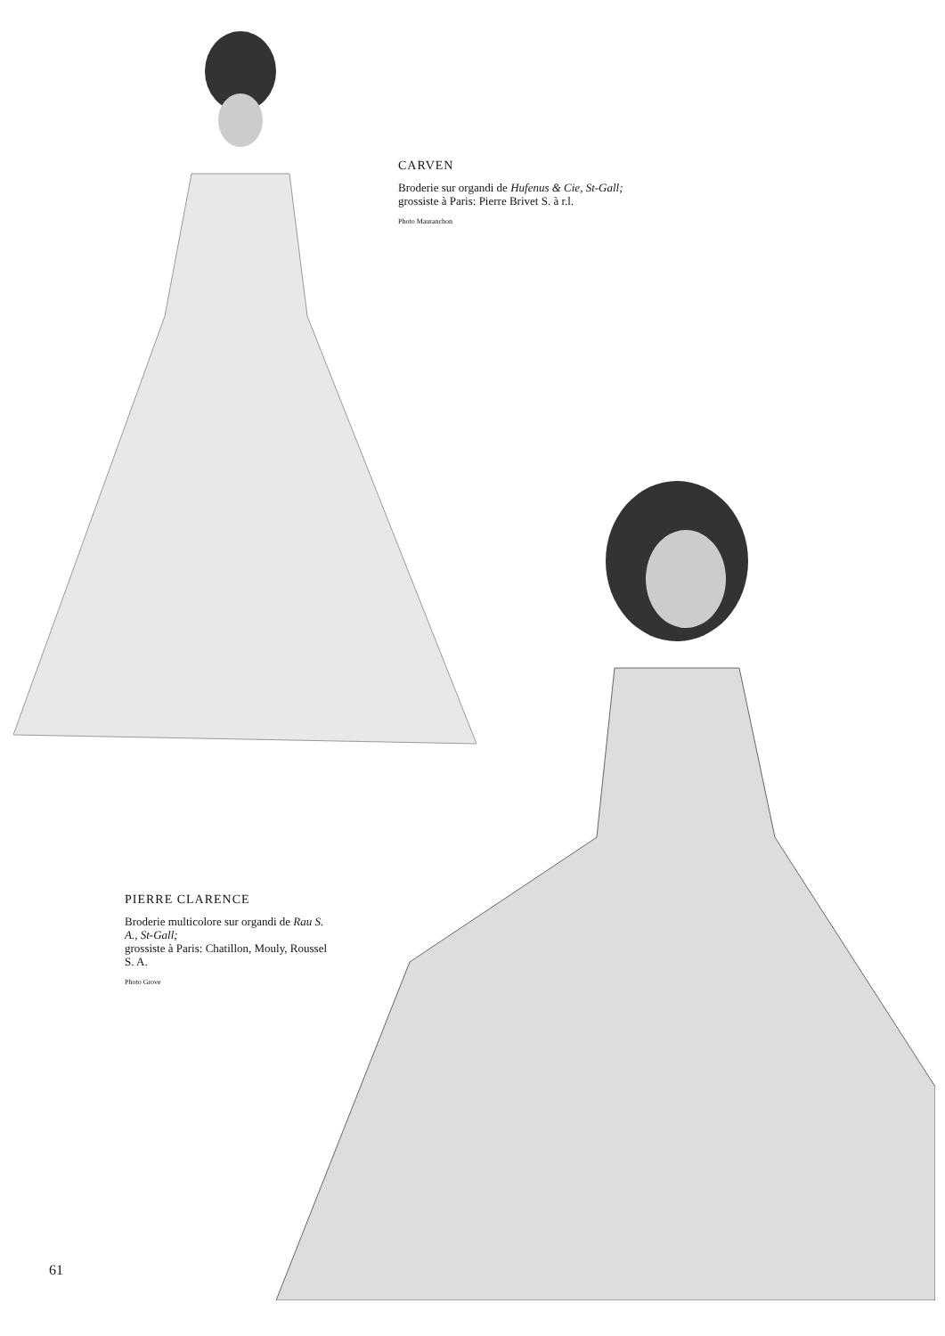CARVEN
Broderie sur organdi de Hufenus & Cie, St-Gall;
grossiste à Paris: Pierre Brivet S. à r.l.
Photo Mauranchon
PIERRE CLARENCE
Broderie multicolore sur organdi de Rau S. A., St-Gall;
grossiste à Paris: Chatillon, Mouly, Roussel S. A.
Photo Grove
61